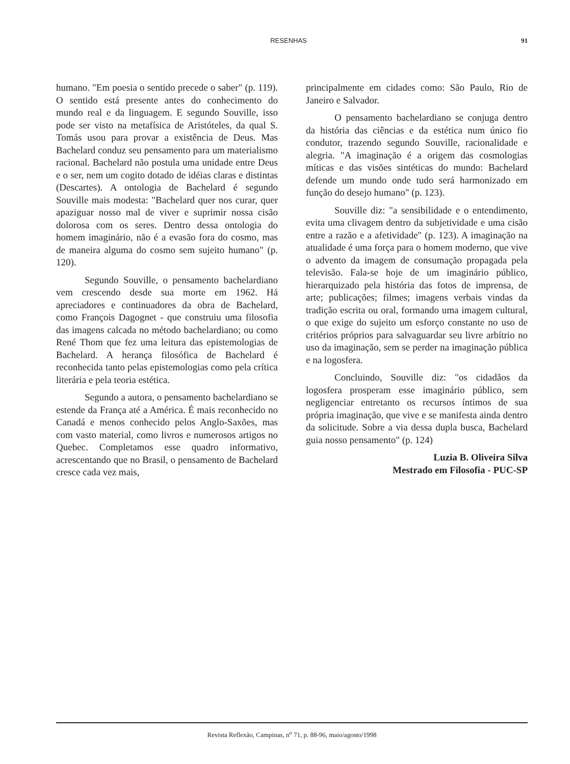RESENHAS 91
humano. "Em poesia o sentido precede o saber" (p. 119). O sentido está presente antes do conhecimento do mundo real e da linguagem. E segundo Souville, isso pode ser visto na metafísica de Aristóteles, da qual S. Tomás usou para provar a existência de Deus. Mas Bachelard conduz seu pensamento para um materialismo racional. Bachelard não postula uma unidade entre Deus e o ser, nem um cogito dotado de idéias claras e distintas (Descartes). A ontologia de Bachelard é segundo Souville mais modesta: "Bachelard quer nos curar, quer apaziguar nosso mal de viver e suprimir nossa cisão dolorosa com os seres. Dentro dessa ontologia do homem imaginário, não é a evasão fora do cosmo, mas de maneira alguma do cosmo sem sujeito humano" (p. 120).
Segundo Souville, o pensamento bachelardiano vem crescendo desde sua morte em 1962. Há apreciadores e continuadores da obra de Bachelard, como François Dagognet - que construiu uma filosofia das imagens calcada no método bachelardiano; ou como René Thom que fez uma leitura das epistemologias de Bachelard. A herança filosófica de Bachelard é reconhecida tanto pelas epistemologias como pela crítica literária e pela teoria estética.
Segundo a autora, o pensamento bachelardiano se estende da França até a América. É mais reconhecido no Canadá e menos conhecido pelos Anglo-Saxões, mas com vasto material, como livros e numerosos artigos no Quebec. Completamos esse quadro informativo, acrescentando que no Brasil, o pensamento de Bachelard cresce cada vez mais,
principalmente em cidades como: São Paulo, Rio de Janeiro e Salvador.
O pensamento bachelardiano se conjuga dentro da história das ciências e da estética num único fio condutor, trazendo segundo Souville, racionalidade e alegria. "A imaginação é a origem das cosmologias míticas e das visões sintéticas do mundo: Bachelard defende um mundo onde tudo será harmonizado em função do desejo humano" (p. 123).
Souville diz: "a sensibilidade e o entendimento, evita uma clivagem dentro da subjetividade e uma cisão entre a razão e a afetividade" (p. 123). A imaginação na atualidade é uma força para o homem moderno, que vive o advento da imagem de consumação propagada pela televisão. Fala-se hoje de um imaginário público, hierarquizado pela história das fotos de imprensa, de arte; publicações; filmes; imagens verbais vindas da tradição escrita ou oral, formando uma imagem cultural, o que exige do sujeito um esforço constante no uso de critérios próprios para salvaguardar seu livre arbítrio no uso da imaginação, sem se perder na imaginação pública e na logosfera.
Concluindo, Souville diz: "os cidadãos da logosfera prosperam esse imaginário público, sem negligenciar entretanto os recursos íntimos de sua própria imaginação, que vive e se manifesta ainda dentro da solicitude. Sobre a via dessa dupla busca, Bachelard guia nosso pensamento" (p. 124)
Luzia B. Oliveira Silva
Mestrado em Filosofia - PUC-SP
Revista Reflexão, Campinas, n<sup>o</sup> 71, p. 88-96, maio/agosto/1998